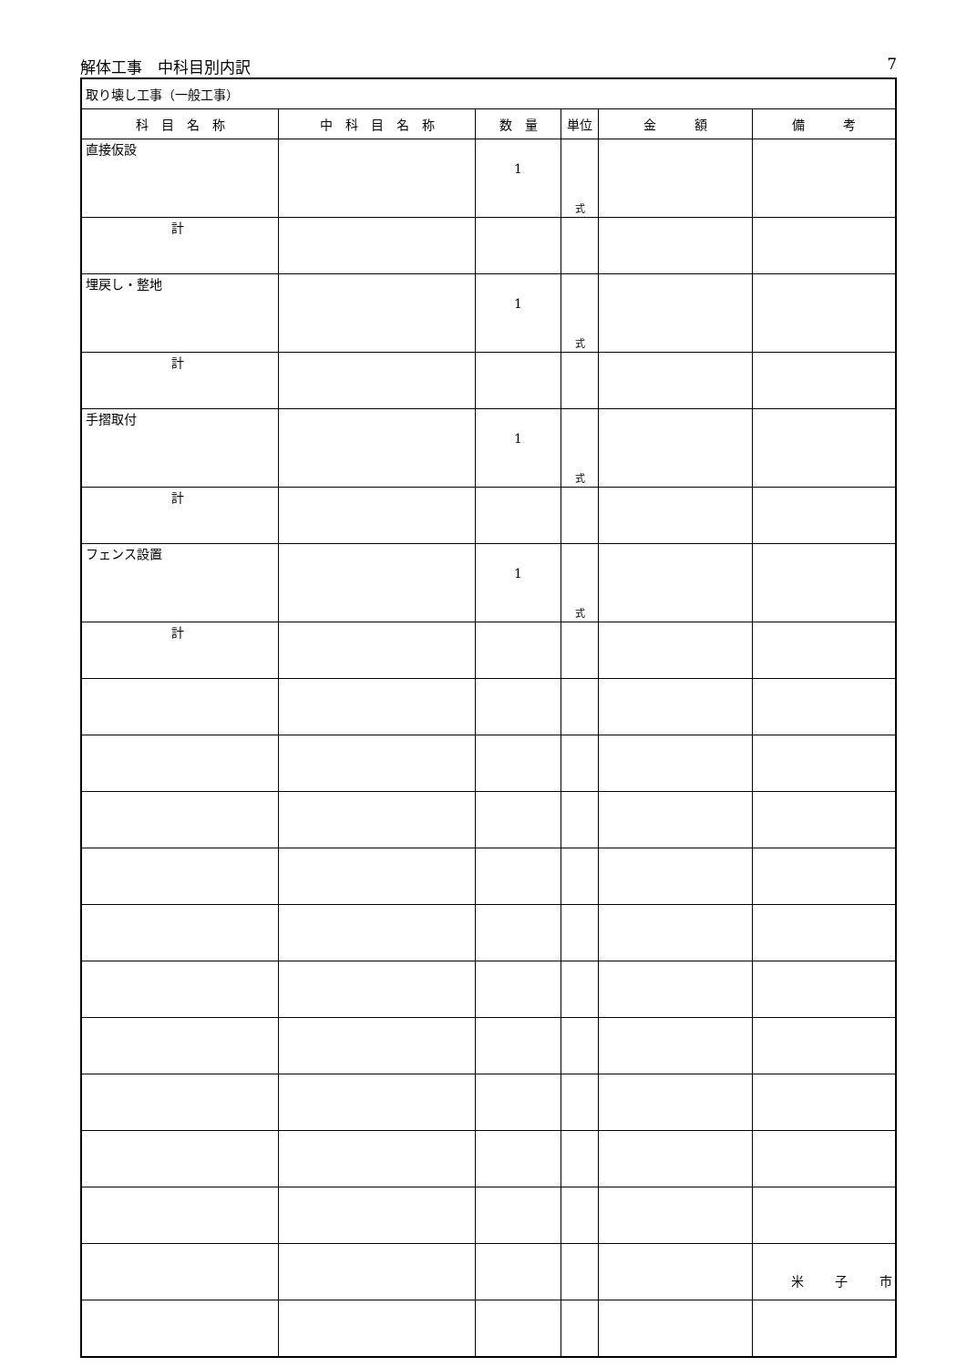解体工事　中科目別内訳 7
| 取り壊し工事（一般工事） | | | | | |
| 科 目 名 称 | 中 科 目 名 称 | 数 量 | 単位 | 金 額 | 備 考 |
| 直接仮設 | | 1 | 式 | | |
| 計 | | | | | |
| 埋戻し・整地 | | 1 | 式 | | |
| 計 | | | | | |
| 手摺取付 | | 1 | 式 | | |
| 計 | | | | | |
| フェンス設置 | | 1 | 式 | | |
| 計 | | | | | |
米 子 市